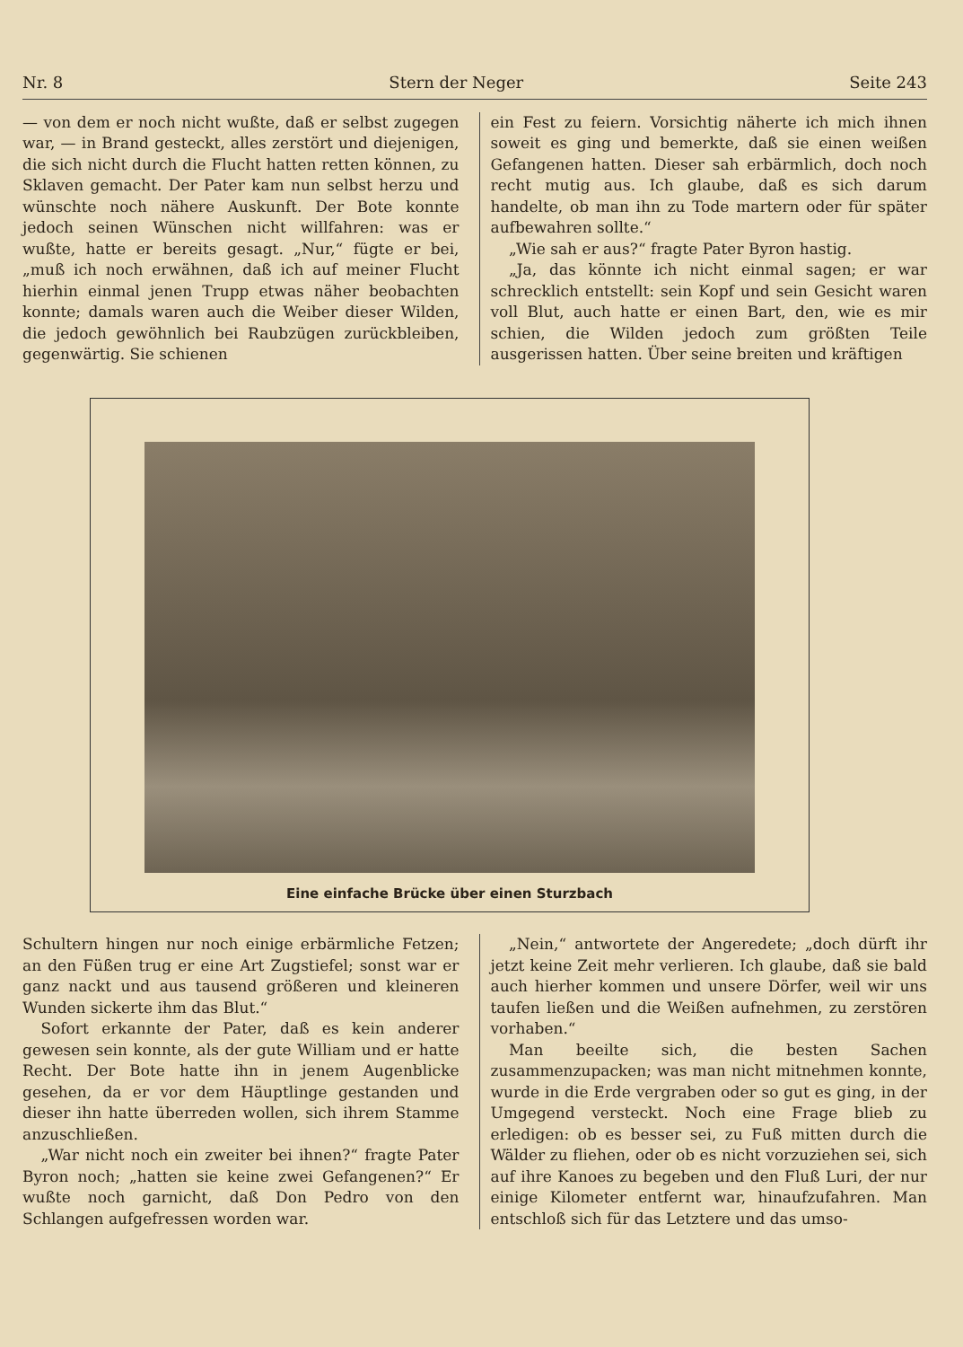Nr. 8 Stern der Neger Seite 243
— von dem er noch nicht wußte, daß er selbst zugegen war, — in Brand gesteckt, alles zerstört und diejenigen, die sich nicht durch die Flucht hatten retten können, zu Sklaven gemacht. Der Pater kam nun selbst herzu und wünschte noch nähere Auskunft. Der Bote konnte jedoch seinen Wünschen nicht willfahren: was er wußte, hatte er bereits gesagt. „Nur,“ fügte er bei, „muß ich noch erwähnen, daß ich auf meiner Flucht hierhin einmal jenen Trupp etwas näher beobachten konnte; damals waren auch die Weiber dieser Wilden, die jedoch gewöhnlich bei Raubzügen zurückbleiben, gegenwärtig. Sie schienen
ein Fest zu feiern. Vorsichtig näherte ich mich ihnen soweit es ging und bemerkte, daß sie einen weißen Gefangenen hatten. Dieser sah erbärmlich, doch noch recht mutig aus. Ich glaube, daß es sich darum handelte, ob man ihn zu Tode martern oder für später aufbewahren sollte.“
„Wie sah er aus?“ fragte Pater Byron hastig.
„Ja, das könnte ich nicht einmal sagen; er war schrecklich entstellt: sein Kopf und sein Gesicht waren voll Blut, auch hatte er einen Bart, den, wie es mir schien, die Wilden jedoch zum größten Teile ausgerissen hatten. Über seine breiten und kräftigen
Eine einfache Brücke über einen Sturzbach
Schultern hingen nur noch einige erbärmliche Fetzen; an den Füßen trug er eine Art Zugstiefel; sonst war er ganz nackt und aus tausend größeren und kleineren Wunden sickerte ihm das Blut.“
Sofort erkannte der Pater, daß es kein anderer gewesen sein konnte, als der gute William und er hatte Recht. Der Bote hatte ihn in jenem Augenblicke gesehen, da er vor dem Häuptlinge gestanden und dieser ihn hatte überreden wollen, sich ihrem Stamme anzuschließen.
„War nicht noch ein zweiter bei ihnen?“ fragte Pater Byron noch; „hatten sie keine zwei Gefangenen?“ Er wußte noch garnicht, daß Don Pedro von den Schlangen aufgefressen worden war.
„Nein,“ antwortete der Angeredete; „doch dürft ihr jetzt keine Zeit mehr verlieren. Ich glaube, daß sie bald auch hierher kommen und unsere Dörfer, weil wir uns taufen ließen und die Weißen aufnehmen, zu zerstören vorhaben.“
Man beeilte sich, die besten Sachen zusammenzupacken; was man nicht mitnehmen konnte, wurde in die Erde vergraben oder so gut es ging, in der Umgegend versteckt. Noch eine Frage blieb zu erledigen: ob es besser sei, zu Fuß mitten durch die Wälder zu fliehen, oder ob es nicht vorzuziehen sei, sich auf ihre Kanoes zu begeben und den Fluß Luri, der nur einige Kilometer entfernt war, hinaufzufahren. Man entschloß sich für das Letztere und das umso-